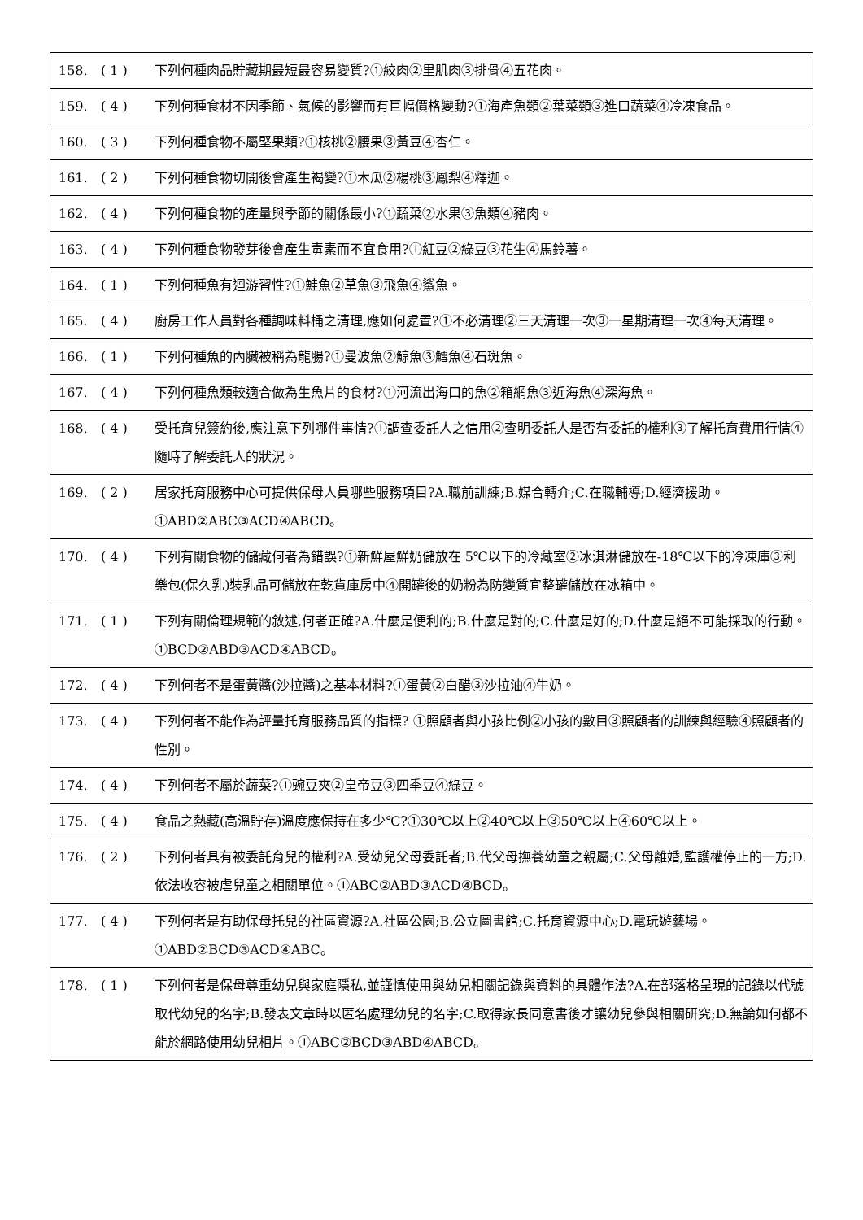| 158. | ( 1 ) | 下列何種肉品貯藏期最短最容易變質?①絞肉②里肌肉③排骨④五花肉。 |
| 159. | ( 4 ) | 下列何種食材不因季節、氣候的影響而有巨幅價格變動?①海產魚類②葉菜類③進口蔬菜④冷凍食品。 |
| 160. | ( 3 ) | 下列何種食物不屬堅果類?①核桃②腰果③黃豆④杏仁。 |
| 161. | ( 2 ) | 下列何種食物切開後會產生褐變?①木瓜②楊桃③鳳梨④釋迦。 |
| 162. | ( 4 ) | 下列何種食物的產量與季節的關係最小?①蔬菜②水果③魚類④豬肉。 |
| 163. | ( 4 ) | 下列何種食物發芽後會產生毒素而不宜食用?①紅豆②綠豆③花生④馬鈴薯。 |
| 164. | ( 1 ) | 下列何種魚有迴游習性?①鮭魚②草魚③飛魚④鯊魚。 |
| 165. | ( 4 ) | 廚房工作人員對各種調味料桶之清理,應如何處置?①不必清理②三天清理一次③一星期清理一次④每天清理。 |
| 166. | ( 1 ) | 下列何種魚的內臟被稱為龍腸?①曼波魚②鯨魚③鱈魚④石斑魚。 |
| 167. | ( 4 ) | 下列何種魚類較適合做為生魚片的食材?①河流出海口的魚②箱網魚③近海魚④深海魚。 |
| 168. | ( 4 ) | 受托育兒簽約後,應注意下列哪件事情?①調查委託人之信用②查明委託人是否有委託的權利③了解托育費用行情④隨時了解委託人的狀況。 |
| 169. | ( 2 ) | 居家托育服務中心可提供保母人員哪些服務項目?A.職前訓練;B.媒合轉介;C.在職輔導;D.經濟援助。①ABD②ABC③ACD④ABCD。 |
| 170. | ( 4 ) | 下列有關食物的儲藏何者為錯誤?①新鮮屋鮮奶儲放在 5℃以下的冷藏室②冰淇淋儲放在-18℃以下的冷凍庫③利樂包(保久乳)裝乳品可儲放在乾貨庫房中④開罐後的奶粉為防變質宜整罐儲放在冰箱中。 |
| 171. | ( 1 ) | 下列有關倫理規範的敘述,何者正確?A.什麼是便利的;B.什麼是對的;C.什麼是好的;D.什麼是絕不可能採取的行動。①BCD②ABD③ACD④ABCD。 |
| 172. | ( 4 ) | 下列何者不是蛋黃醬(沙拉醬)之基本材料?①蛋黃②白醋③沙拉油④牛奶。 |
| 173. | ( 4 ) | 下列何者不能作為評量托育服務品質的指標? ①照顧者與小孩比例②小孩的數目③照顧者的訓練與經驗④照顧者的性別。 |
| 174. | ( 4 ) | 下列何者不屬於蔬菜?①豌豆夾②皇帝豆③四季豆④綠豆。 |
| 175. | ( 4 ) | 食品之熱藏(高溫貯存)溫度應保持在多少℃?①30℃以上②40℃以上③50℃以上④60℃以上。 |
| 176. | ( 2 ) | 下列何者具有被委託育兒的權利?A.受幼兒父母委託者;B.代父母撫養幼童之親屬;C.父母離婚,監護權停止的一方;D.依法收容被虐兒童之相關單位。①ABC②ABD③ACD④BCD。 |
| 177. | ( 4 ) | 下列何者是有助保母托兒的社區資源?A.社區公園;B.公立圖書館;C.托育資源中心;D.電玩遊藝場。①ABD②BCD③ACD④ABC。 |
| 178. | ( 1 ) | 下列何者是保母尊重幼兒與家庭隱私,並謹慎使用與幼兒相關記錄與資料的具體作法?A.在部落格呈現的記錄以代號取代幼兒的名字;B.發表文章時以匿名處理幼兒的名字;C.取得家長同意書後才讓幼兒參與相關研究;D.無論如何都不能於網路使用幼兒相片。①ABC②BCD③ABD④ABCD。 |